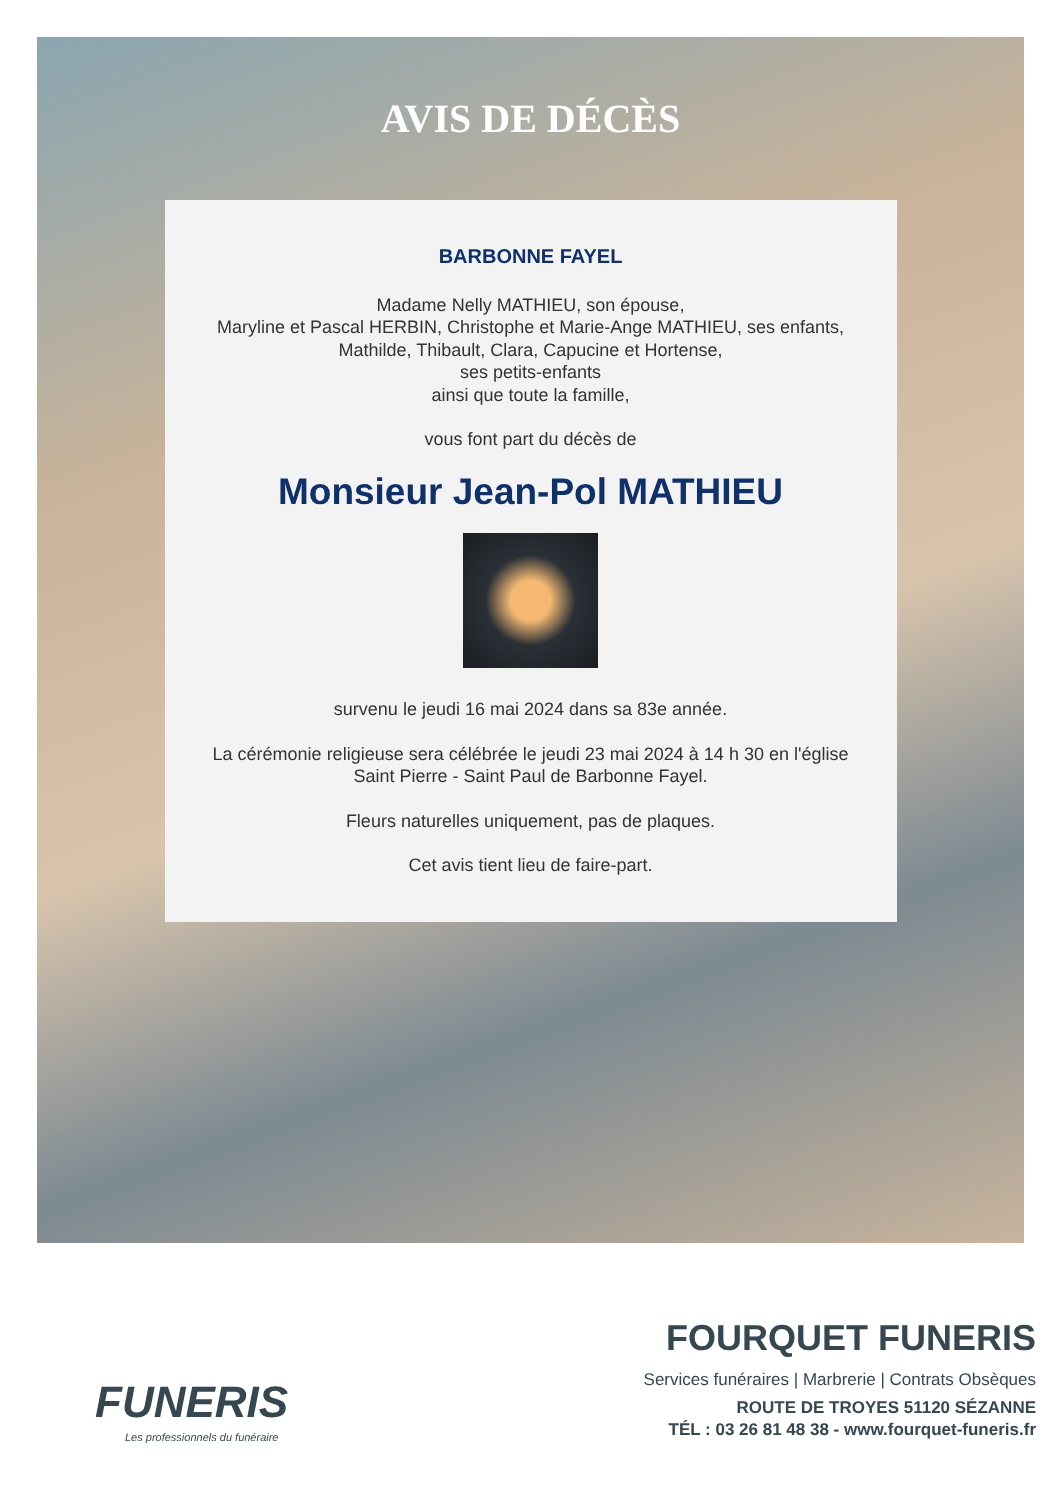AVIS DE DÉCÈS
BARBONNE FAYEL
Madame Nelly MATHIEU, son épouse,
Maryline et Pascal HERBIN, Christophe et Marie-Ange MATHIEU, ses enfants,
Mathilde, Thibault, Clara, Capucine et Hortense,
ses petits-enfants
ainsi que toute la famille,
vous font part du décès de
Monsieur Jean-Pol MATHIEU
survenu le jeudi 16 mai 2024 dans sa 83e année.
La cérémonie religieuse sera célébrée le jeudi 23 mai 2024 à 14 h 30 en l'église
Saint Pierre - Saint Paul de Barbonne Fayel.
Fleurs naturelles uniquement, pas de plaques.
Cet avis tient lieu de faire-part.
FUNERIS
Les professionnels du funéraire
FOURQUET FUNERIS
Services funéraires | Marbrerie | Contrats Obsèques
ROUTE DE TROYES 51120 SÉZANNE
TÉL : 03 26 81 48 38 - www.fourquet-funeris.fr